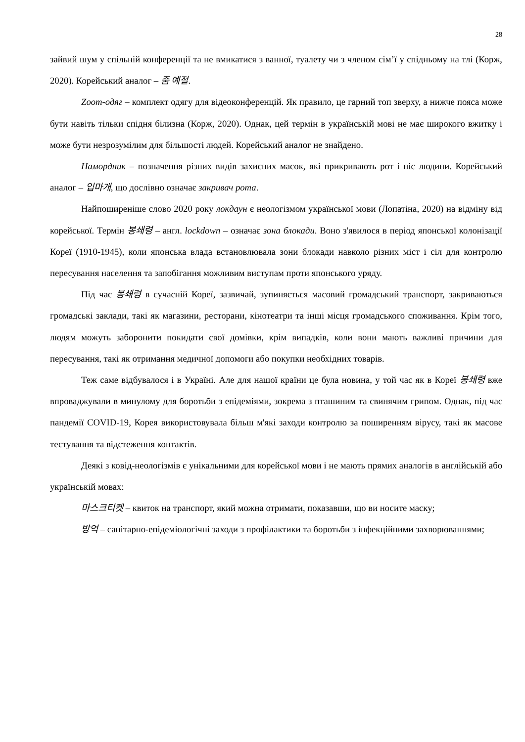28
зайвий шум у спільній конференції та не вмикатися з ванної, туалету чи з членом сім’ї у спідньому на тлі (Корж, 2020). Корейський аналог – 줌 예절.
Zoom-одяг – комплект одягу для відеоконференцій. Як правило, це гарний топ зверху, а нижче пояса може бути навіть тільки спідня білизна (Корж, 2020). Однак, цей термін в українській мові не має широкого вжитку і може бути незрозумілим для більшості людей. Корейський аналог не знайдено.
Намордник – позначення різних видів захисних масок, які прикривають рот і ніс людини. Корейський аналог – 입마개, що дослівно означає закривач рота.
Найпоширеніше слово 2020 року локдаун є неологізмом української мови (Лопатіна, 2020) на відміну від корейської. Термін 봉쇄령 – англ. lockdown – означає зона блокади. Воно з'явилося в період японської колонізації Кореї (1910-1945), коли японська влада встановлювала зони блокади навколо різних міст і сіл для контролю пересування населення та запобігання можливим виступам проти японського уряду.
Під час 봉쇄령 в сучасній Кореї, зазвичай, зупиняється масовий громадський транспорт, закриваються громадські заклади, такі як магазини, ресторани, кінотеатри та інші місця громадського споживання. Крім того, людям можуть заборонити покидати свої домівки, крім випадків, коли вони мають важливі причини для пересування, такі як отримання медичної допомоги або покупки необхідних товарів.
Теж саме відбувалося і в Україні. Але для нашої країни це була новина, у той час як в Кореї 봉쇄령 вже впроваджували в минулому для боротьби з епідеміями, зокрема з пташиним та свинячим грипом. Однак, під час пандемії COVID-19, Корея використовувала більш м'які заходи контролю за поширенням вірусу, такі як масове тестування та відстеження контактів.
Деякі з ковід-неологізмів є унікальними для корейської мови і не мають прямих аналогів в англійській або українській мовах:
마스크티켓 – квиток на транспорт, який можна отримати, показавши, що ви носите маску;
방역 – санітарно-епідеміологічні заходи з профілактики та боротьби з інфекційними захворюваннями;